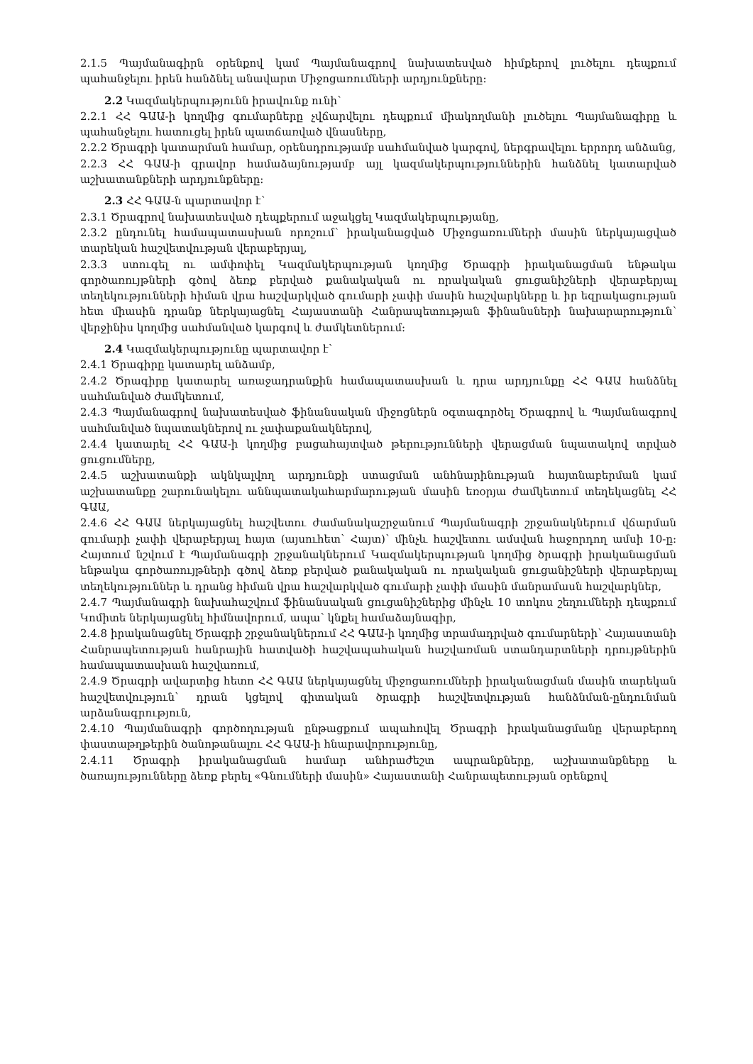2.1.5 Պայմանագիրն օրենքով կամ Պայմանագրով նախատեսված հիմքերով լուծելու դեպքում պահանջելու իրեն հանձնել անավարտ Միջոցառումների արդյունքները:
2.2 Կազմակերպությունն իրավունք ունի՝
2.2.1 ՀՀ ԳԱԱ-ի կողմից գումարները չվճարվելու դեպքում միակողմանի լուծելու Պայմանագիրը և պահանջելու հատուցել իրեն պատճառված վնասները,
2.2.2 Ծրագրի կատարման համար, օրենսդրությամբ սահմանված կարգով, ներգրավելու երրորդ անձանց,
2.2.3 ՀՀ ԳԱԱ-ի գրավոր համաձայնությամբ այլ կազմակերպություններին հանձնել կատարված աշխատանքների արդյունքները:
2.3 ՀՀ ԳԱԱ-ն պարտավոր է՝
2.3.1 Ծրագրով նախատեսված դեպքերում աջակցել Կազմակերպությանը,
2.3.2 ընդունել համապատասխան որոշում՝ իրականացված Միջոցառումների մասին ներկայացված տարեկան հաշվետվության վերաբերյալ,
2.3.3 ստուգել ու ամփոփել Կազմակերպության կողմից Ծրագրի իրականացման ենթակա գործառույթների գծով ձեռք բերված քանակական ու որակական ցուցանիշների վերաբերյալ տեղեկությունների հիման վրա հաշվարկված գումարի չափի մասին հաշվարկները և իր եզրակացության հետ միասին դրանք ներկայացնել Հայաստանի Հանրապետության ֆինանսների նախարարություն՝ վերջինիս կողմից սահմանված կարգով և ժամկետներում:
2.4 Կազմակերպությունը պարտավոր է՝
2.4.1 Ծրագիրը կատարել անձամբ,
2.4.2 Ծրագիրը կատարել առաջադրանքին համապատասխան և դրա արդյունքը ՀՀ ԳԱԱ հանձնել սահմանված ժամկետում,
2.4.3 Պայմանագրով նախատեսված ֆինանսական միջոցներն օգտագործել Ծրագրով և Պայմանագրով սահմանված նպատակներով ու չափաքանակներով,
2.4.4 կատարել ՀՀ ԳԱԱ-ի կողմից բացահայտված թերությունների վերացման նպատակով տրված ցուցումները,
2.4.5 աշխատանքի ակնկալվող արդյունքի ստացման անհնարինության հայտնաբերման կամ աշխատանքը շարունակելու աննպատակահարմարության մասին եռօրյա ժամկետում տեղեկացնել ՀՀ ԳԱԱ,
2.4.6 ՀՀ ԳԱԱ ներկայացնել հաշվետու ժամանակաշրջանում Պայմանագրի շրջանակներում վճարման գումարի չափի վերաբերյալ հայտ (այսուհետ՝ Հայտ)՝ մինչև հաշվետու ամսվան հաջորդող ամսի 10-ը: Հայտում նշվում է Պայմանագրի շրջանակներում Կազմակերպության կողմից ծրագրի իրականացման ենթակա գործառույթների գծով ձեռք բերված քանակական ու որակական ցուցանիշների վերաբերյալ տեղեկություններ և դրանց հիման վրա հաշվարկված գումարի չափի մասին մանրամասն հաշվարկներ,
2.4.7 Պայմանագրի նախահաշվում ֆինանսական ցուցանիշներից մինչև 10 տոկոս շեղումների դեպքում Կոմիտե ներկայացնել հիմնավորում, ապա՝ կնքել համաձայնագիր,
2.4.8 իրականացնել Ծրագրի շրջանակներում ՀՀ ԳԱԱ-ի կողմից տրամադրված գումարների՝ Հայաստանի Հանրապետության հանրային հատվածի հաշվապահական հաշվառման ստանդարտների դրույթներին համապատասխան հաշվառում,
2.4.9 Ծրագրի ավարտից հետո ՀՀ ԳԱԱ ներկայացնել միջոցառումների իրականացման մասին տարեկան հաշվետվություն՝ դրան կցելով գիտական ծրագրի հաշվետվության հանձնման-ընդունման արձանագրություն,
2.4.10 Պայմանագրի գործողության ընթացքում ապահովել Ծրագրի իրականացմանը վերաբերող փաստաթղթերին ծանոթանալու ՀՀ ԳԱԱ-ի հնարավորությունը,
2.4.11 Ծրագրի իրականացման համար անհրաժեշտ ապրանքները, աշխատանքները և ծառայությունները ձեռք բերել «Գնումների մասին» Հայաստանի Հանրապետության օրենքով